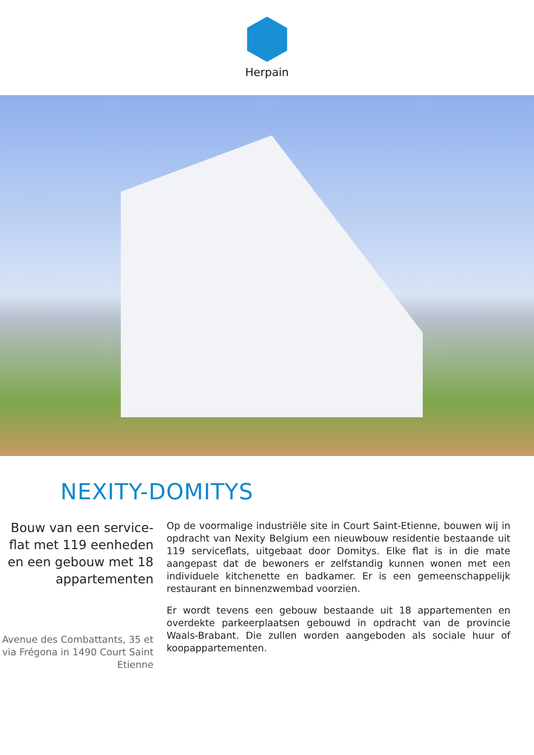Herpain
NEXITY-DOMITYS
Bouw van een service-flat met 119 eenheden en een gebouw met 18 appartementen
Avenue des Combattants, 35 et via Frégona in 1490 Court Saint Etienne
Op de voormalige industriële site in Court Saint-Etienne, bouwen wij in opdracht van Nexity Belgium een nieuwbouw residentie bestaande uit 119 serviceflats, uitgebaat door Domitys. Elke flat is in die mate aangepast dat de bewoners er zelfstandig kunnen wonen met een individuele kitchenette en badkamer. Er is een gemeenschappelijk restaurant en binnenzwembad voorzien.
Er wordt tevens een gebouw bestaande uit 18 appartementen en overdekte parkeerplaatsen gebouwd in opdracht van de provincie Waals-Brabant. Die zullen worden aangeboden als sociale huur of koopappartementen.